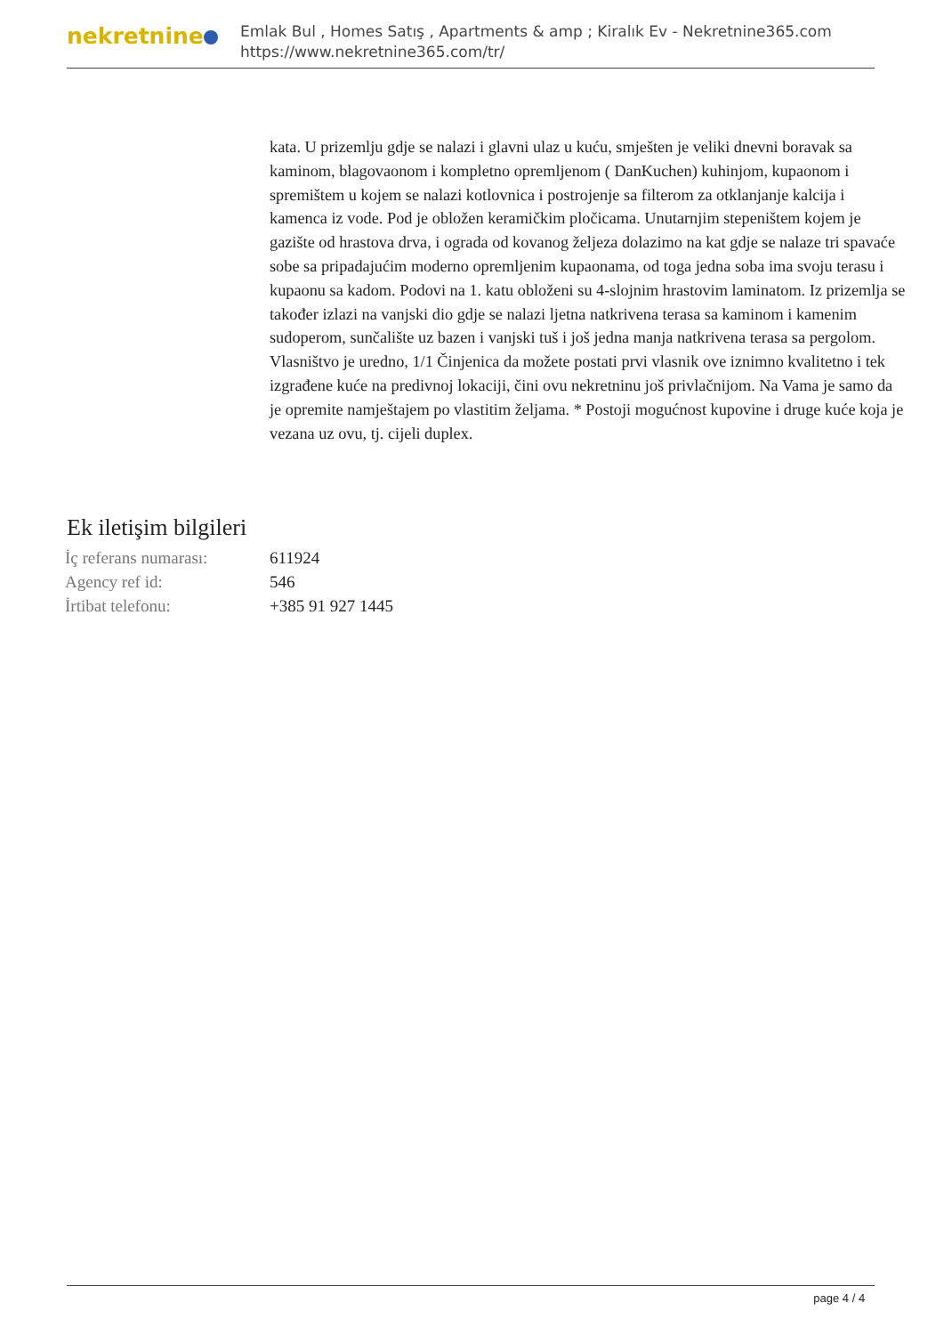nekretnine
Emlak Bul , Homes Satış , Apartments & amp ; Kiralık Ev - Nekretnine365.com
https://www.nekretnine365.com/tr/
kata. U prizemlju gdje se nalazi i glavni ulaz u kuću, smješten je veliki dnevni boravak sa kaminom, blagovaonom i kompletno opremljenom ( DanKuchen) kuhinjom, kupaonom i spremištem u kojem se nalazi kotlovnica i postrojenje sa filterom za otklanjanje kalcija i kamenca iz vode. Pod je obložen keramičkim pločicama. Unutarnjim stepeništem kojem je gazište od hrastova drva, i ograda od kovanog željeza dolazimo na kat gdje se nalaze tri spavaće sobe sa pripadajućim moderno opremljenim kupaonama, od toga jedna soba ima svoju terasu i kupaonu sa kadom. Podovi na 1. katu obloženi su 4-slojnim hrastovim laminatom. Iz prizemlja se također izlazi na vanjski dio gdje se nalazi ljetna natkrivena terasa sa kaminom i kamenim sudoperom, sunčalište uz bazen i vanjski tuš i još jedna manja natkrivena terasa sa pergolom. Vlasništvo je uredno, 1/1 Činjenica da možete postati prvi vlasnik ove iznimno kvalitetno i tek izgrađene kuće na predivnoj lokaciji, čini ovu nekretninu još privlačnijom. Na Vama je samo da je opremite namještajem po vlastitim željama. * Postoji mogućnost kupovine i druge kuće koja je vezana uz ovu, tj. cijeli duplex.
Ek iletişim bilgileri
| İç referans numarası: | 611924 |
| Agency ref id: | 546 |
| İrtibat telefonu: | +385 91 927 1445 |
page 4 / 4